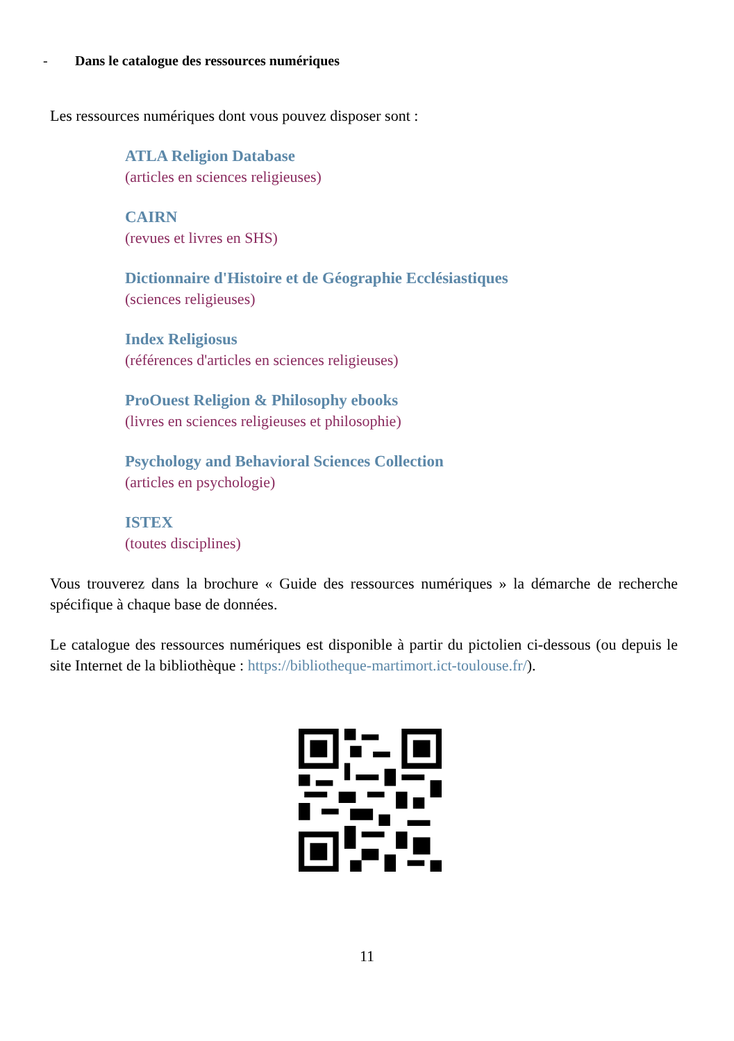- Dans le catalogue des ressources numériques
Les ressources numériques dont vous pouvez disposer sont :
ATLA Religion Database
(articles en sciences religieuses)
CAIRN
(revues et livres en SHS)
Dictionnaire d'Histoire et de Géographie Ecclésiastiques
(sciences religieuses)
Index Religiosus
(références d'articles en sciences religieuses)
ProOuest Religion & Philosophy ebooks
(livres en sciences religieuses et philosophie)
Psychology and Behavioral Sciences Collection
(articles en psychologie)
ISTEX
(toutes disciplines)
Vous trouverez dans la brochure « Guide des ressources numériques » la démarche de recherche spécifique à chaque base de données.
Le catalogue des ressources numériques est disponible à partir du pictolien ci-dessous (ou depuis le site Internet de la bibliothèque : https://bibliotheque-martimort.ict-toulouse.fr/).
11